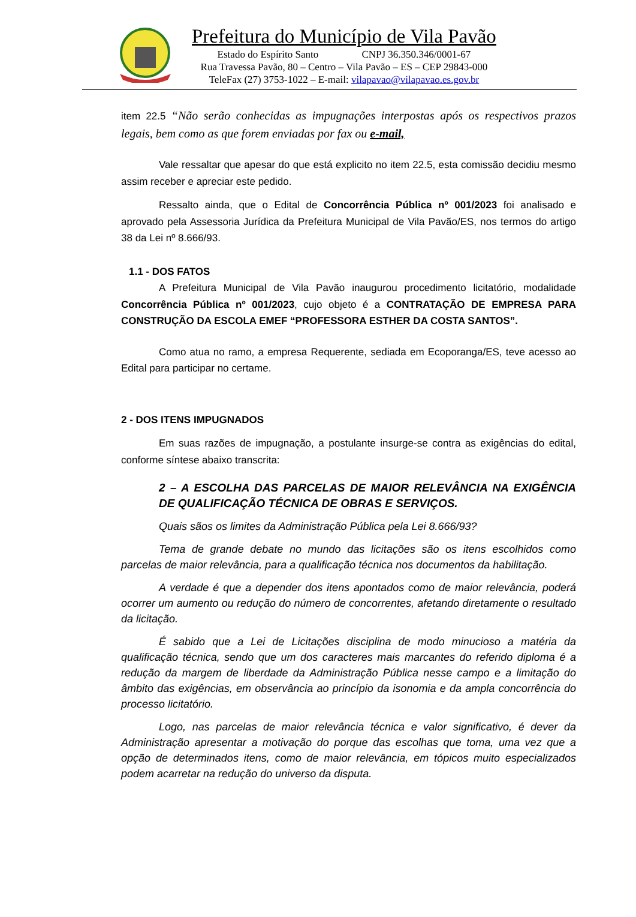Prefeitura do Município de Vila Pavão
Estado do Espírito Santo CNPJ 36.350.346/0001-67
Rua Travessa Pavão, 80 – Centro – Vila Pavão – ES – CEP 29843-000
TeleFax (27) 3753-1022 – E-mail: vilapavao@vilapavao.es.gov.br
item 22.5 “Não serão conhecidas as impugnações interpostas após os respectivos prazos legais, bem como as que forem enviadas por fax ou e-mail,
Vale ressaltar que apesar do que está explicito no item 22.5, esta comissão decidiu mesmo assim receber e apreciar este pedido.
Ressalto ainda, que o Edital de Concorrência Pública nº 001/2023 foi analisado e aprovado pela Assessoria Jurídica da Prefeitura Municipal de Vila Pavão/ES, nos termos do artigo 38 da Lei nº 8.666/93.
1.1 - DOS FATOS
A Prefeitura Municipal de Vila Pavão inaugurou procedimento licitatório, modalidade Concorrência Pública nº 001/2023, cujo objeto é a CONTRATAÇÃO DE EMPRESA PARA CONSTRUÇÃO DA ESCOLA EMEF “PROFESSORA ESTHER DA COSTA SANTOS”.
Como atua no ramo, a empresa Requerente, sediada em Ecoporanga/ES, teve acesso ao Edital para participar no certame.
2 - DOS ITENS IMPUGNADOS
Em suas razões de impugnação, a postulante insurge-se contra as exigências do edital, conforme síntese abaixo transcrita:
2 – A ESCOLHA DAS PARCELAS DE MAIOR RELEVÂNCIA NA EXIGÊNCIA DE QUALIFICAÇÃO TÉCNICA DE OBRAS E SERVIÇOS.
Quais sãos os limites da Administração Pública pela Lei 8.666/93?
Tema de grande debate no mundo das licitações são os itens escolhidos como parcelas de maior relevância, para a qualificação técnica nos documentos da habilitação.
A verdade é que a depender dos itens apontados como de maior relevância, poderá ocorrer um aumento ou redução do número de concorrentes, afetando diretamente o resultado da licitação.
É sabido que a Lei de Licitações disciplina de modo minucioso a matéria da qualificação técnica, sendo que um dos caracteres mais marcantes do referido diploma é a redução da margem de liberdade da Administração Pública nesse campo e a limitação do âmbito das exigências, em observância ao princípio da isonomia e da ampla concorrência do processo licitatório.
Logo, nas parcelas de maior relevância técnica e valor significativo, é dever da Administração apresentar a motivação do porque das escolhas que toma, uma vez que a opção de determinados itens, como de maior relevância, em tópicos muito especializados podem acarretar na redução do universo da disputa.